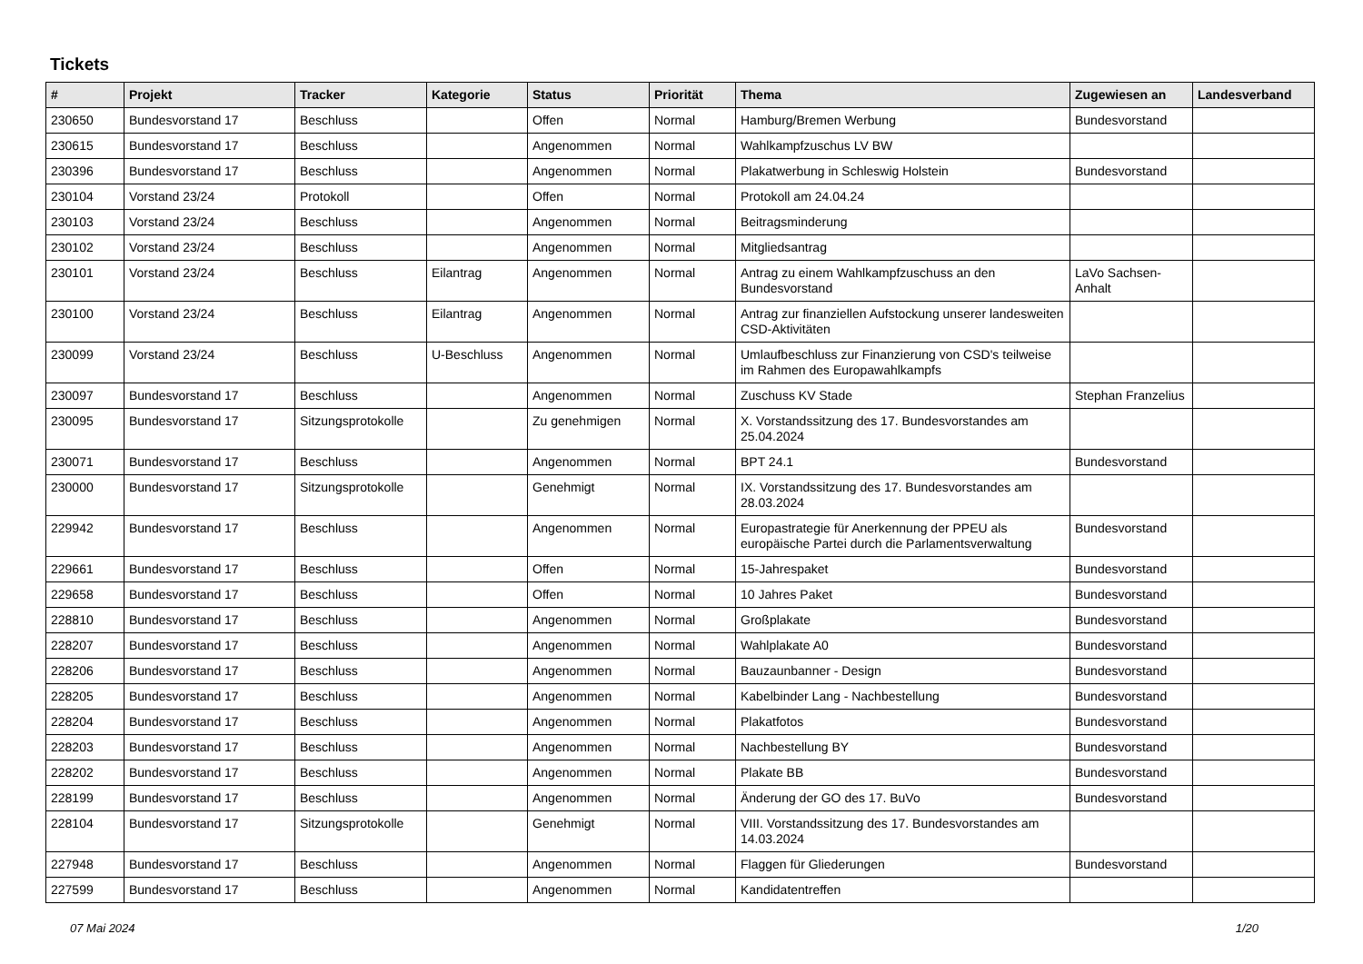Tickets
| # | Projekt | Tracker | Kategorie | Status | Priorität | Thema | Zugewiesen an | Landesverband |
| --- | --- | --- | --- | --- | --- | --- | --- | --- |
| 230650 | Bundesvorstand 17 | Beschluss | | Offen | Normal | Hamburg/Bremen Werbung | Bundesvorstand | |
| 230615 | Bundesvorstand 17 | Beschluss | | Angenommen | Normal | Wahlkampfzuschus LV BW | | |
| 230396 | Bundesvorstand 17 | Beschluss | | Angenommen | Normal | Plakatwerbung in Schleswig Holstein | Bundesvorstand | |
| 230104 | Vorstand 23/24 | Protokoll | | Offen | Normal | Protokoll am 24.04.24 | | |
| 230103 | Vorstand 23/24 | Beschluss | | Angenommen | Normal | Beitragsminderung | | |
| 230102 | Vorstand 23/24 | Beschluss | | Angenommen | Normal | Mitgliedsantrag | | |
| 230101 | Vorstand 23/24 | Beschluss | Eilantrag | Angenommen | Normal | Antrag zu einem Wahlkampfzuschuss an den Bundesvorstand | LaVo Sachsen-Anhalt | |
| 230100 | Vorstand 23/24 | Beschluss | Eilantrag | Angenommen | Normal | Antrag zur finanziellen Aufstockung unserer landesweiten CSD-Aktivitäten | | |
| 230099 | Vorstand 23/24 | Beschluss | U-Beschluss | Angenommen | Normal | Umlaufbeschluss zur Finanzierung von CSD's teilweise im Rahmen des Europawahlkampfs | | |
| 230097 | Bundesvorstand 17 | Beschluss | | Angenommen | Normal | Zuschuss KV Stade | Stephan Franzelius | |
| 230095 | Bundesvorstand 17 | Sitzungsprotokolle | | Zu genehmigen | Normal | X. Vorstandssitzung des 17. Bundesvorstandes am 25.04.2024 | | |
| 230071 | Bundesvorstand 17 | Beschluss | | Angenommen | Normal | BPT 24.1 | Bundesvorstand | |
| 230000 | Bundesvorstand 17 | Sitzungsprotokolle | | Genehmigt | Normal | IX. Vorstandssitzung des 17. Bundesvorstandes am 28.03.2024 | | |
| 229942 | Bundesvorstand 17 | Beschluss | | Angenommen | Normal | Europastrategie für Anerkennung der PPEU als europäische Partei durch die Parlamentsverwaltung | Bundesvorstand | |
| 229661 | Bundesvorstand 17 | Beschluss | | Offen | Normal | 15-Jahrespaket | Bundesvorstand | |
| 229658 | Bundesvorstand 17 | Beschluss | | Offen | Normal | 10 Jahres Paket | Bundesvorstand | |
| 228810 | Bundesvorstand 17 | Beschluss | | Angenommen | Normal | Großplakate | Bundesvorstand | |
| 228207 | Bundesvorstand 17 | Beschluss | | Angenommen | Normal | Wahlplakate A0 | Bundesvorstand | |
| 228206 | Bundesvorstand 17 | Beschluss | | Angenommen | Normal | Bauzaunbanner - Design | Bundesvorstand | |
| 228205 | Bundesvorstand 17 | Beschluss | | Angenommen | Normal | Kabelbinder Lang - Nachbestellung | Bundesvorstand | |
| 228204 | Bundesvorstand 17 | Beschluss | | Angenommen | Normal | Plakatfotos | Bundesvorstand | |
| 228203 | Bundesvorstand 17 | Beschluss | | Angenommen | Normal | Nachbestellung BY | Bundesvorstand | |
| 228202 | Bundesvorstand 17 | Beschluss | | Angenommen | Normal | Plakate BB | Bundesvorstand | |
| 228199 | Bundesvorstand 17 | Beschluss | | Angenommen | Normal | Änderung der GO des 17. BuVo | Bundesvorstand | |
| 228104 | Bundesvorstand 17 | Sitzungsprotokolle | | Genehmigt | Normal | VIII. Vorstandssitzung des 17. Bundesvorstandes am 14.03.2024 | | |
| 227948 | Bundesvorstand 17 | Beschluss | | Angenommen | Normal | Flaggen für Gliederungen | Bundesvorstand | |
| 227599 | Bundesvorstand 17 | Beschluss | | Angenommen | Normal | Kandidatentreffen | | |
07 Mai 2024 1/20